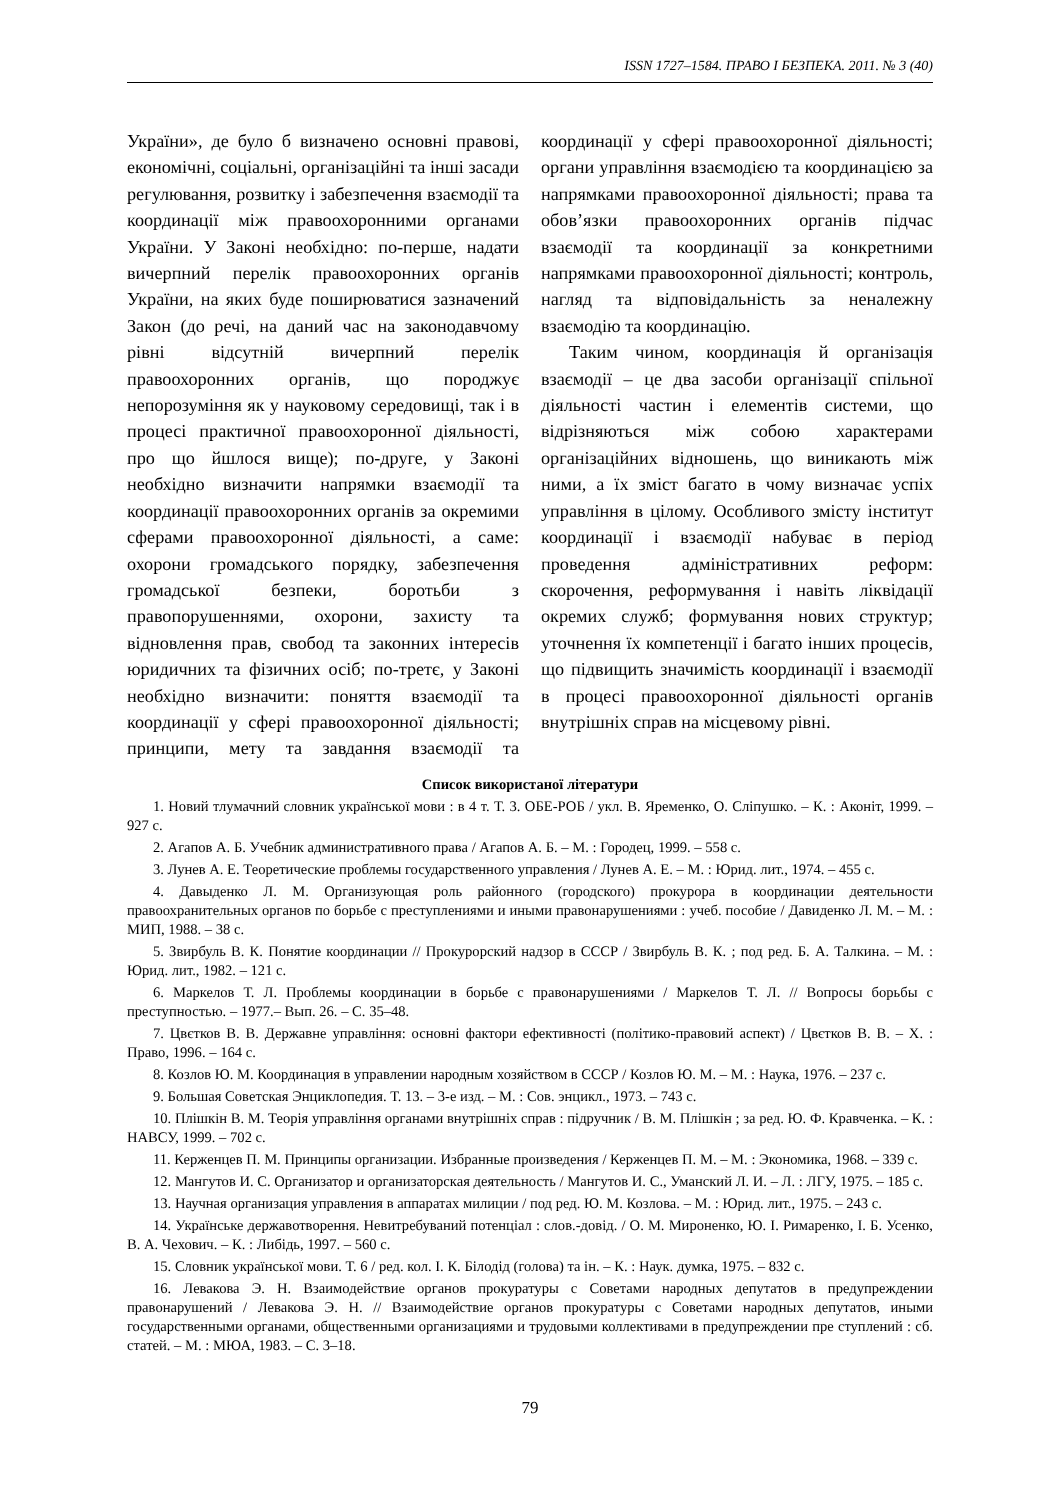ISSN 1727–1584. ПРАВО І БЕЗПЕКА. 2011. № 3 (40)
України», де було б визначено основні правові, економічні, соціальні, організаційні та інші засади регулювання, розвитку і забезпечення взаємодії та координації між правоохоронними органами України. У Законі необхідно: по-перше, надати вичерпний перелік правоохоронних органів України, на яких буде поширюватися зазначений Закон (до речі, на даний час на законодавчому рівні відсутній вичерпний перелік правоохоронних органів, що породжує непорозуміння як у науковому середовищі, так і в процесі практичної правоохоронної діяльності, про що йшлося вище); по-друге, у Законі необхідно визначити напрямки взаємодії та координації правоохоронних органів за окремими сферами правоохоронної діяльності, а саме: охорони громадського порядку, забезпечення громадської безпеки, боротьби з правопорушеннями, охорони, захисту та відновлення прав, свобод та законних інтересів юридичних та фізичних осіб; по-третє, у Законі необхідно визначити: поняття взаємодії та координації у сфері правоохоронної діяльності; принципи, мету та завдання взаємодії та координації у сфері правоохоронної діяльності; органи управління взаємодією та координацією за напрямками правоохоронної діяльності; права та обов’язки правоохоронних органів підчас взаємодії та координації за конкретними напрямками правоохоронної діяльності; контроль, нагляд та відповідальність за неналежну взаємодію та координацію.
Таким чином, координація й організація взаємодії – це два засоби організації спільної діяльності частин і елементів системи, що відрізняються між собою характерами організаційних відношень, що виникають між ними, а їх зміст багато в чому визначає успіх управління в цілому. Особливого змісту інститут координації і взаємодії набуває в період проведення адміністративних реформ: скорочення, реформування і навіть ліквідації окремих служб; формування нових структур; уточнення їх компетенції і багато інших процесів, що підвищить значимість координації і взаємодії в процесі правоохоронної діяльності органів внутрішніх справ на місцевому рівні.
Список використаної літератури
1. Новий тлумачний словник української мови : в 4 т. Т. 3. ОБЕ-РОБ / укл. В. Яременко, О. Сліпушко. – К. : Аконіт, 1999. – 927 с.
2. Агапов А. Б. Учебник административного права / Агапов А. Б. – М. : Городец, 1999. – 558 с.
3. Лунев А. Е. Теоретические проблемы государственного управления / Лунев А. Е. – М. : Юрид. лит., 1974. – 455 с.
4. Давыденко Л. М. Организующая роль районного (городского) прокурора в координации деятельности правоохранительных органов по борьбе с преступлениями и иными правонарушениями : учеб. пособие / Давиденко Л. М. – М. : МИП, 1988. – 38 с.
5. Звирбуль В. К. Понятие координации // Прокурорский надзор в СССР / Звирбуль В. К. ; под ред. Б. А. Талкина. – М. : Юрид. лит., 1982. – 121 с.
6. Маркелов Т. Л. Проблемы координации в борьбе с правонарушениями / Маркелов Т. Л. // Вопросы борьбы с преступностью. – 1977.– Вып. 26. – С. 35–48.
7. Цвєтков В. В. Державне управління: основні фактори ефективності (політико-правовий аспект) / Цвєтков В. В. – Х. : Право, 1996. – 164 с.
8. Козлов Ю. М. Координация в управлении народным хозяйством в СССР / Козлов Ю. М. – М. : Наука, 1976. – 237 с.
9. Большая Советская Энциклопедия. Т. 13. – 3-е изд. – М. : Сов. энцикл., 1973. – 743 с.
10. Плішкін В. М. Теорія управління органами внутрішніх справ : підручник / В. М. Плішкін ; за ред. Ю. Ф. Кравченка. – К. : НАВСУ, 1999. – 702 с.
11. Керженцев П. М. Принципы организации. Избранные произведения / Керженцев П. М. – М. : Экономика, 1968. – 339 с.
12. Мангутов И. С. Организатор и организаторская деятельность / Мангутов И. С., Уманский Л. И. – Л. : ЛГУ, 1975. – 185 с.
13. Научная организация управления в аппаратах милиции / под ред. Ю. М. Козлова. – М. : Юрид. лит., 1975. – 243 с.
14. Українське державотворення. Невитребуваний потенціал : слов.-довід. / О. М. Мироненко, Ю. І. Римаренко, І. Б. Усенко, В. А. Чехович. – К. : Либідь, 1997. – 560 с.
15. Словник української мови. Т. 6 / ред. кол. І. К. Білодід (голова) та ін. – К. : Наук. думка, 1975. – 832 с.
16. Левакова Э. Н. Взаимодействие органов прокуратуры с Советами народных депутатов в предупреждении правонарушений / Левакова Э. Н. // Взаимодействие органов прокуратуры с Советами народных депутатов, иными государственными органами, общественными организациями и трудовыми коллективами в предупреждении пре ступлений : сб. статей. – М. : МЮА, 1983. – С. 3–18.
79